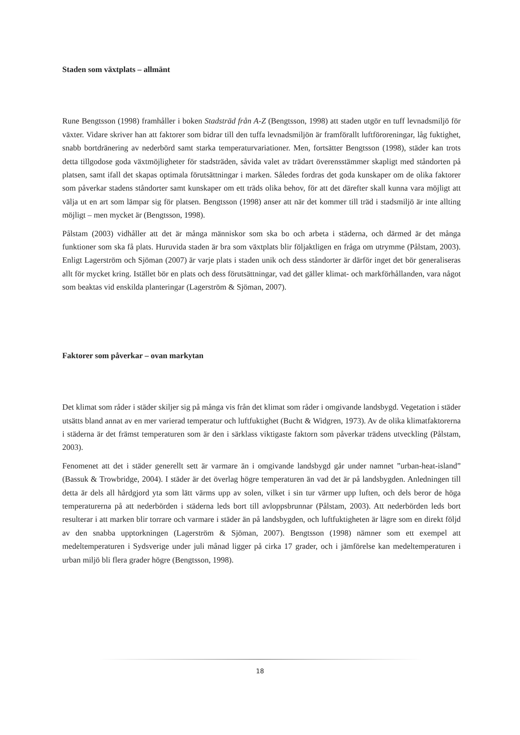Staden som växtplats – allmänt
Rune Bengtsson (1998) framhåller i boken Stadsträd från A-Z (Bengtsson, 1998) att staden utgör en tuff levnadsmiljö för växter. Vidare skriver han att faktorer som bidrar till den tuffa levnadsmiljön är framförallt luftföroreningar, låg fuktighet, snabb bortdränering av nederbörd samt starka temperaturvariationer. Men, fortsätter Bengtsson (1998), städer kan trots detta tillgodose goda växtmöjligheter för stadsträden, såvida valet av trädart överensstämmer skapligt med ståndorten på platsen, samt ifall det skapas optimala förutsättningar i marken. Således fordras det goda kunskaper om de olika faktorer som påverkar stadens ståndorter samt kunskaper om ett träds olika behov, för att det därefter skall kunna vara möjligt att välja ut en art som lämpar sig för platsen. Bengtsson (1998) anser att när det kommer till träd i stadsmiljö är inte allting möjligt – men mycket är (Bengtsson, 1998).
Pålstam (2003) vidhåller att det är många människor som ska bo och arbeta i städerna, och därmed är det många funktioner som ska få plats. Huruvida staden är bra som växtplats blir följaktligen en fråga om utrymme (Pålstam, 2003). Enligt Lagerström och Sjöman (2007) är varje plats i staden unik och dess ståndorter är därför inget det bör generaliseras allt för mycket kring. Istället bör en plats och dess förutsättningar, vad det gäller klimat- och markförhållanden, vara något som beaktas vid enskilda planteringar (Lagerström & Sjöman, 2007).
Faktorer som påverkar – ovan markytan
Det klimat som råder i städer skiljer sig på många vis från det klimat som råder i omgivande landsbygd. Vegetation i städer utsätts bland annat av en mer varierad temperatur och luftfuktighet (Bucht & Widgren, 1973). Av de olika klimatfaktorerna i städerna är det främst temperaturen som är den i särklass viktigaste faktorn som påverkar trädens utveckling (Pålstam, 2003).
Fenomenet att det i städer generellt sett är varmare än i omgivande landsbygd går under namnet ”urban-heat-island” (Bassuk & Trowbridge, 2004). I städer är det överlag högre temperaturen än vad det är på landsbygden. Anledningen till detta är dels all hårdgjord yta som lätt värms upp av solen, vilket i sin tur värmer upp luften, och dels beror de höga temperaturerna på att nederbörden i städerna leds bort till avloppsbrunnar (Pålstam, 2003). Att nederbörden leds bort resulterar i att marken blir torrare och varmare i städer än på landsbygden, och luftfuktigheten är lägre som en direkt följd av den snabba upptorkningen (Lagerström & Sjöman, 2007). Bengtsson (1998) nämner som ett exempel att medeltemperaturen i Sydsverige under juli månad ligger på cirka 17 grader, och i jämförelse kan medeltemperaturen i urban miljö bli flera grader högre (Bengtsson, 1998).
18